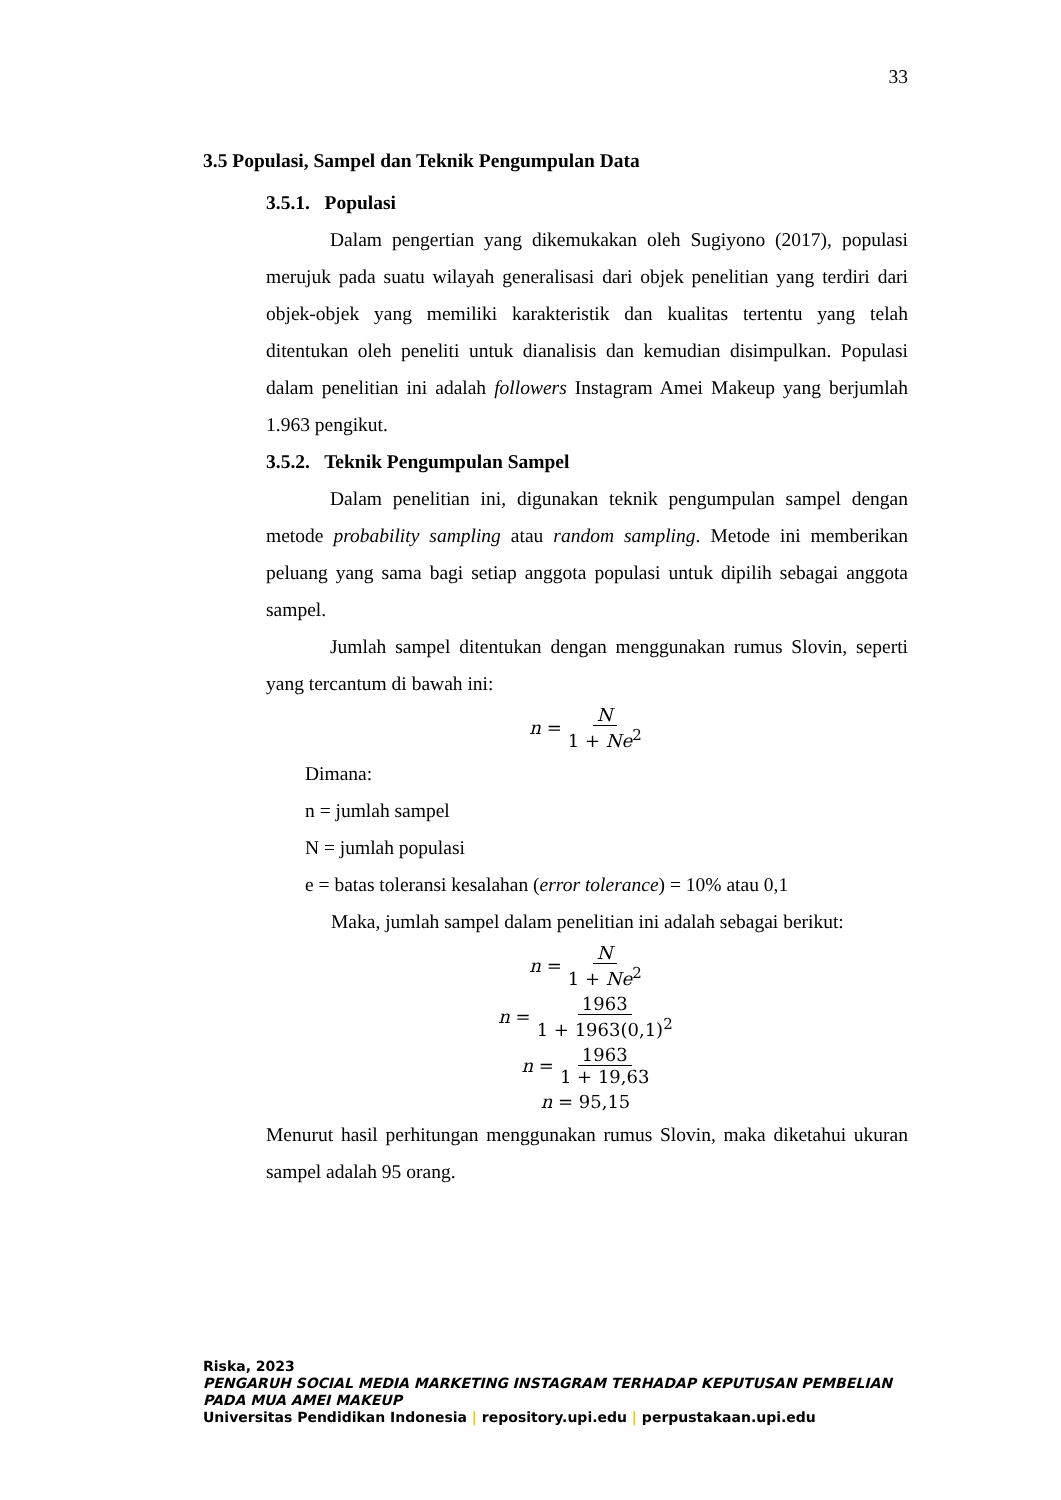33
3.5 Populasi, Sampel dan Teknik Pengumpulan Data
3.5.1. Populasi
Dalam pengertian yang dikemukakan oleh Sugiyono (2017), populasi merujuk pada suatu wilayah generalisasi dari objek penelitian yang terdiri dari objek-objek yang memiliki karakteristik dan kualitas tertentu yang telah ditentukan oleh peneliti untuk dianalisis dan kemudian disimpulkan. Populasi dalam penelitian ini adalah followers Instagram Amei Makeup yang berjumlah 1.963 pengikut.
3.5.2. Teknik Pengumpulan Sampel
Dalam penelitian ini, digunakan teknik pengumpulan sampel dengan metode probability sampling atau random sampling. Metode ini memberikan peluang yang sama bagi setiap anggota populasi untuk dipilih sebagai anggota sampel.
Jumlah sampel ditentukan dengan menggunakan rumus Slovin, seperti yang tercantum di bawah ini:
n = N 1 + Ne<sup>2</sup>
Dimana:
n = jumlah sampel
N = jumlah populasi
e = batas toleransi kesalahan (error tolerance) = 10% atau 0,1
Maka, jumlah sampel dalam penelitian ini adalah sebagai berikut:
n = N 1 + Ne<sup>2</sup>
n = 1963 1 + 1963(0,1)<sup>2</sup>
n = 1963 1 + 19,63
n = 95,15
Menurut hasil perhitungan menggunakan rumus Slovin, maka diketahui ukuran sampel adalah 95 orang.
Riska, 2023
PENGARUH SOCIAL MEDIA MARKETING INSTAGRAM TERHADAP KEPUTUSAN PEMBELIAN PADA MUA AMEI MAKEUP
Universitas Pendidikan Indonesia | repository.upi.edu | perpustakaan.upi.edu